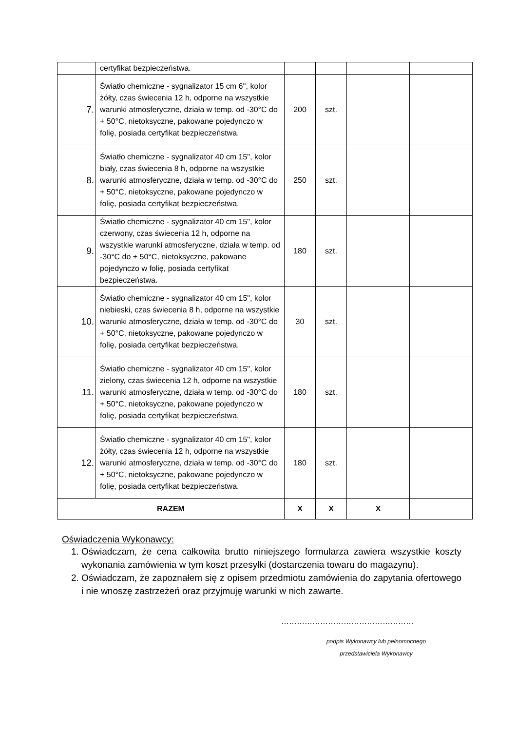| | certyfikat bezpieczeństwa. | | | | |
| 7. | Światło chemiczne - sygnalizator 15 cm 6'', kolor żółty, czas świecenia 12 h, odporne na wszystkie warunki atmosferyczne, działa w temp. od -30°C do + 50°C, nietoksyczne, pakowane pojedynczo w folię, posiada certyfikat bezpieczeństwa. | 200 | szt. | | |
| 8. | Światło chemiczne - sygnalizator 40 cm 15", kolor biały, czas świecenia 8 h, odporne na wszystkie warunki atmosferyczne, działa w temp. od -30°C do + 50°C, nietoksyczne, pakowane pojedynczo w folię, posiada certyfikat bezpieczeństwa. | 250 | szt. | | |
| 9. | Światło chemiczne - sygnalizator 40 cm 15", kolor czerwony, czas świecenia 12 h, odporne na wszystkie warunki atmosferyczne, działa w temp. od -30°C do + 50°C, nietoksyczne, pakowane pojedynczo w folię, posiada certyfikat bezpieczeństwa. | 180 | szt. | | |
| 10. | Światło chemiczne - sygnalizator 40 cm 15", kolor niebieski, czas świecenia 8 h, odporne na wszystkie warunki atmosferyczne, działa w temp. od -30°C do + 50°C, nietoksyczne, pakowane pojedynczo w folię, posiada certyfikat bezpieczeństwa. | 30 | szt. | | |
| 11. | Światło chemiczne - sygnalizator 40 cm 15", kolor zielony, czas świecenia 12 h, odporne na wszystkie warunki atmosferyczne, działa w temp. od -30°C do + 50°C, nietoksyczne, pakowane pojedynczo w folię, posiada certyfikat bezpieczeństwa. | 180 | szt. | | |
| 12. | Światło chemiczne - sygnalizator 40 cm 15", kolor żółty, czas świecenia 12 h, odporne na wszystkie warunki atmosferyczne, działa w temp. od -30°C do + 50°C, nietoksyczne, pakowane pojedynczo w folię, posiada certyfikat bezpieczeństwa. | 180 | szt. | | |
| RAZEM | | X | X | X | |
Oświadczenia Wykonawcy:
1. Oświadczam, że cena całkowita brutto niniejszego formularza zawiera wszystkie koszty wykonania zamówienia w tym koszt przesyłki (dostarczenia towaru do magazynu).
2. Oświadczam, że zapoznałem się z opisem przedmiotu zamówienia do zapytania ofertowego i nie wnoszę zastrzeżeń oraz przyjmuję warunki w nich zawarte.
……………………………………………
podpis Wykonawcy lub pełnomocnego
przedstawiciela Wykonawcy